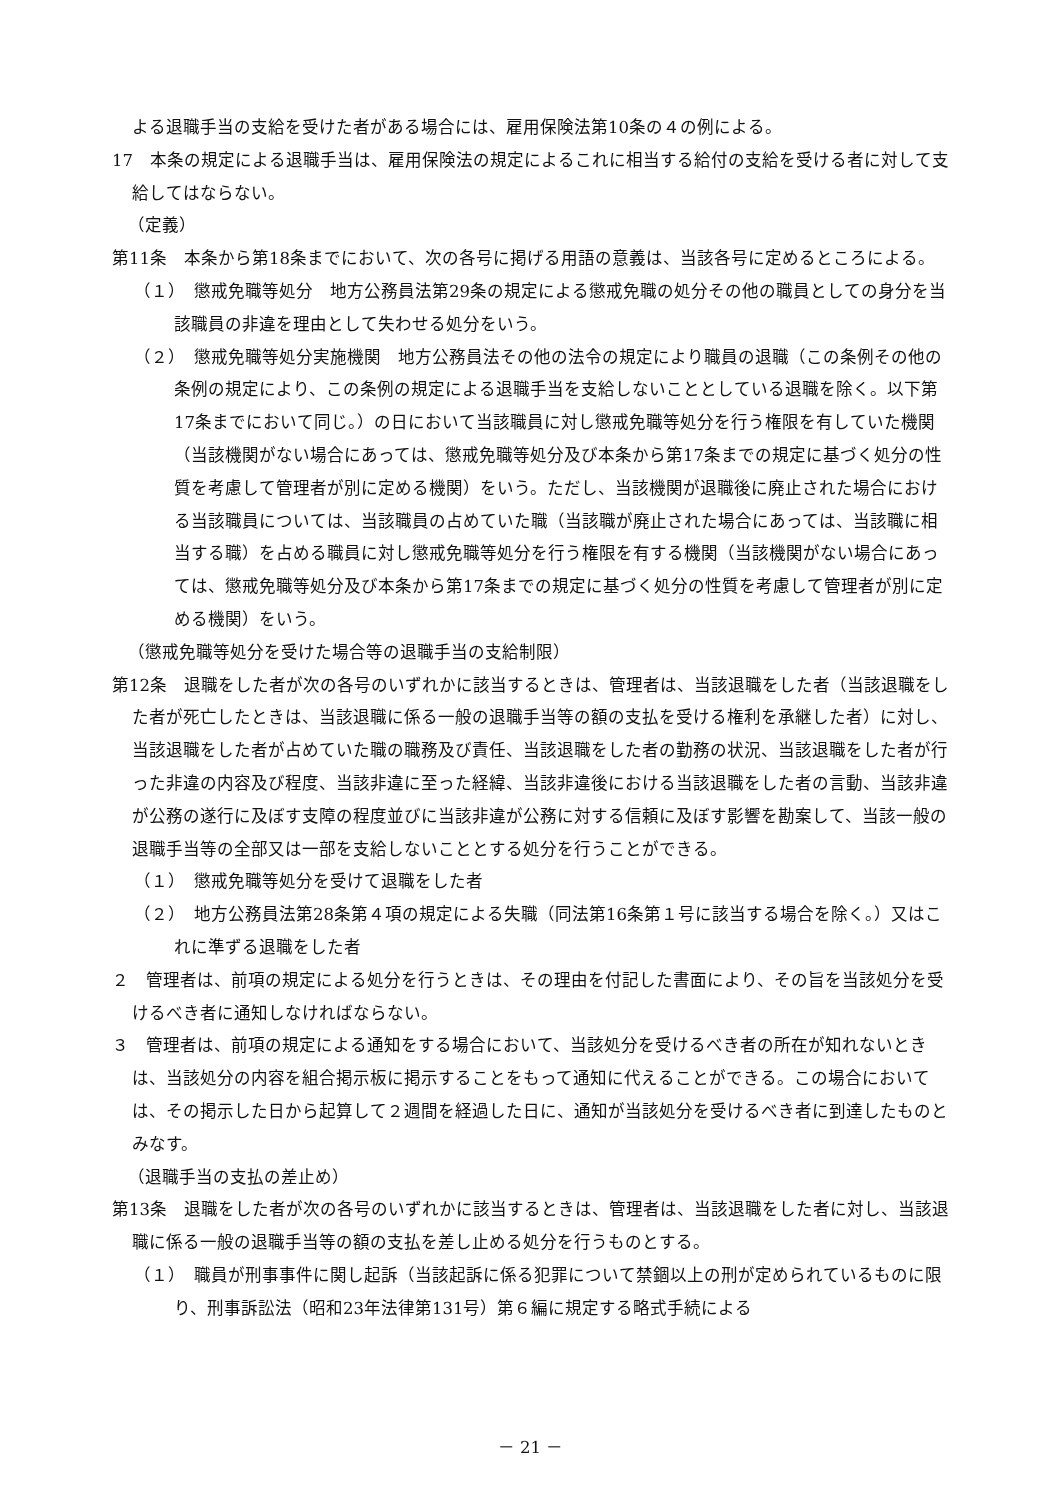よる退職手当の支給を受けた者がある場合には、雇用保険法第10条の４の例による。
17　本条の規定による退職手当は、雇用保険法の規定によるこれに相当する給付の支給を受ける者に対して支給してはならない。
（定義）
第11条　本条から第18条までにおいて、次の各号に掲げる用語の意義は、当該各号に定めるところによる。
（１）　懲戒免職等処分　地方公務員法第29条の規定による懲戒免職の処分その他の職員としての身分を当該職員の非違を理由として失わせる処分をいう。
（２）　懲戒免職等処分実施機関　地方公務員法その他の法令の規定により職員の退職（この条例その他の条例の規定により、この条例の規定による退職手当を支給しないこととしている退職を除く。以下第17条までにおいて同じ。）の日において当該職員に対し懲戒免職等処分を行う権限を有していた機関（当該機関がない場合にあっては、懲戒免職等処分及び本条から第17条までの規定に基づく処分の性質を考慮して管理者が別に定める機関）をいう。ただし、当該機関が退職後に廃止された場合における当該職員については、当該職員の占めていた職（当該職が廃止された場合にあっては、当該職に相当する職）を占める職員に対し懲戒免職等処分を行う権限を有する機関（当該機関がない場合にあっては、懲戒免職等処分及び本条から第17条までの規定に基づく処分の性質を考慮して管理者が別に定める機関）をいう。
（懲戒免職等処分を受けた場合等の退職手当の支給制限）
第12条　退職をした者が次の各号のいずれかに該当するときは、管理者は、当該退職をした者（当該退職をした者が死亡したときは、当該退職に係る一般の退職手当等の額の支払を受ける権利を承継した者）に対し、当該退職をした者が占めていた職の職務及び責任、当該退職をした者の勤務の状況、当該退職をした者が行った非違の内容及び程度、当該非違に至った経緯、当該非違後における当該退職をした者の言動、当該非違が公務の遂行に及ぼす支障の程度並びに当該非違が公務に対する信頼に及ぼす影響を勘案して、当該一般の退職手当等の全部又は一部を支給しないこととする処分を行うことができる。
（１）　懲戒免職等処分を受けて退職をした者
（２）　地方公務員法第28条第４項の規定による失職（同法第16条第１号に該当する場合を除く。）又はこれに準ずる退職をした者
２　管理者は、前項の規定による処分を行うときは、その理由を付記した書面により、その旨を当該処分を受けるべき者に通知しなければならない。
３　管理者は、前項の規定による通知をする場合において、当該処分を受けるべき者の所在が知れないときは、当該処分の内容を組合掲示板に掲示することをもって通知に代えることができる。この場合においては、その掲示した日から起算して２週間を経過した日に、通知が当該処分を受けるべき者に到達したものとみなす。
（退職手当の支払の差止め）
第13条　退職をした者が次の各号のいずれかに該当するときは、管理者は、当該退職をした者に対し、当該退職に係る一般の退職手当等の額の支払を差し止める処分を行うものとする。
（１）　職員が刑事事件に関し起訴（当該起訴に係る犯罪について禁錮以上の刑が定められているものに限り、刑事訴訟法（昭和23年法律第131号）第６編に規定する略式手続による
－ 21 －